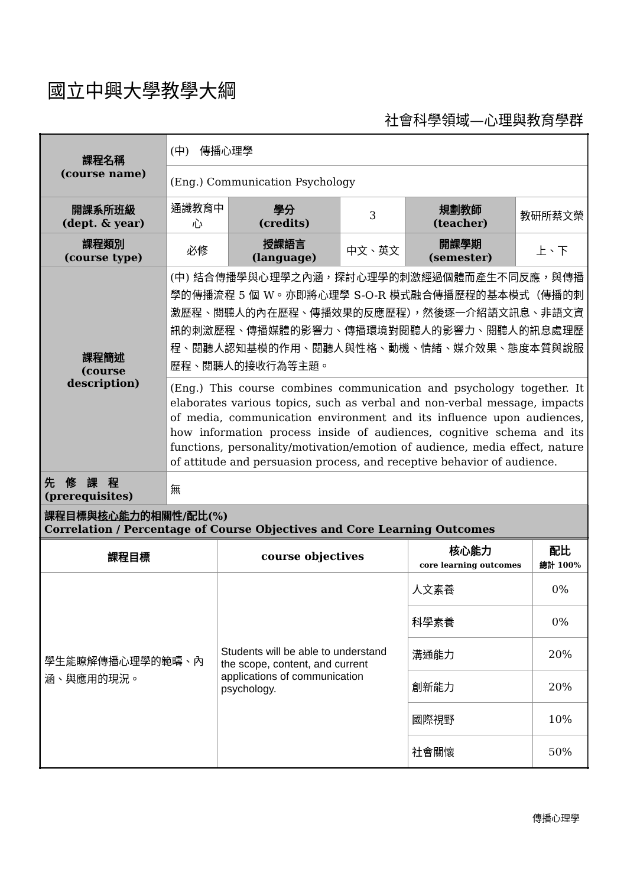國立中興大學教學大綱
社會科學領域—心理與教育學群
| 課程名稱 (course name) | (中) 傳播心理學 | | | | |
| | (Eng.) Communication Psychology | | | | |
| 開課系所班級 (dept. & year) | 通識教育中心 | 學分 (credits) | 3 | 規劃教師 (teacher) | 教研所蔡文榮 |
| 課程類別 (course type) | 必修 | 授課語言 (language) | 中文、英文 | 開課學期 (semester) | 上、下 |
| 課程簡述 (course description) | (中) 結合傳播學與心理學之內涵，探討心理學的刺激經過個體而產生不同反應，與傳播學的傳播流程 5 個 W。亦即將心理學 S-O-R 模式融合傳播歷程的基本模式（傳播的刺激歷程、閱聽人的內在歷程、傳播效果的反應歷程），然後逐一介紹語文訊息、非語文資訊的刺激歷程、傳播媒體的影響力、傳播環境對閱聽人的影響力、閱聽人的訊息處理歷程、閱聽人認知基模的作用、閱聽人與性格、動機、情緒、媒介效果、態度本質與說服歷程、閱聽人的接收行為等主題。 | | | | |
| | (Eng.) This course combines communication and psychology together. It elaborates various topics, such as verbal and non-verbal message, impacts of media, communication environment and its influence upon audiences, how information process inside of audiences, cognitive schema and its functions, personality/motivation/emotion of audience, media effect, nature of attitude and persuasion process, and receptive behavior of audience. | | | | |
| 先 修 課 程 (prerequisites) | 無 | | | | |
| 課程目標與 核心能力 的相關性/配比(%) Correlation / Percentage of Course Objectives and Core Learning Outcomes | | | | | |
| 課程目標 | course objectives | 核心能力 core learning outcomes | 配比 總計 100% |
| --- | --- | --- | --- |
| 學生能瞭解傳播心理學的範疇、內涵、與應用的現況。 | Students will be able to understand the scope, content, and current applications of communication psychology. | 人文素養 | 0% |
| | | 科學素養 | 0% |
| | | 溝通能力 | 20% |
| | | 創新能力 | 20% |
| | | 國際視野 | 10% |
| | | 社會關懷 | 50% |
傳播心理學